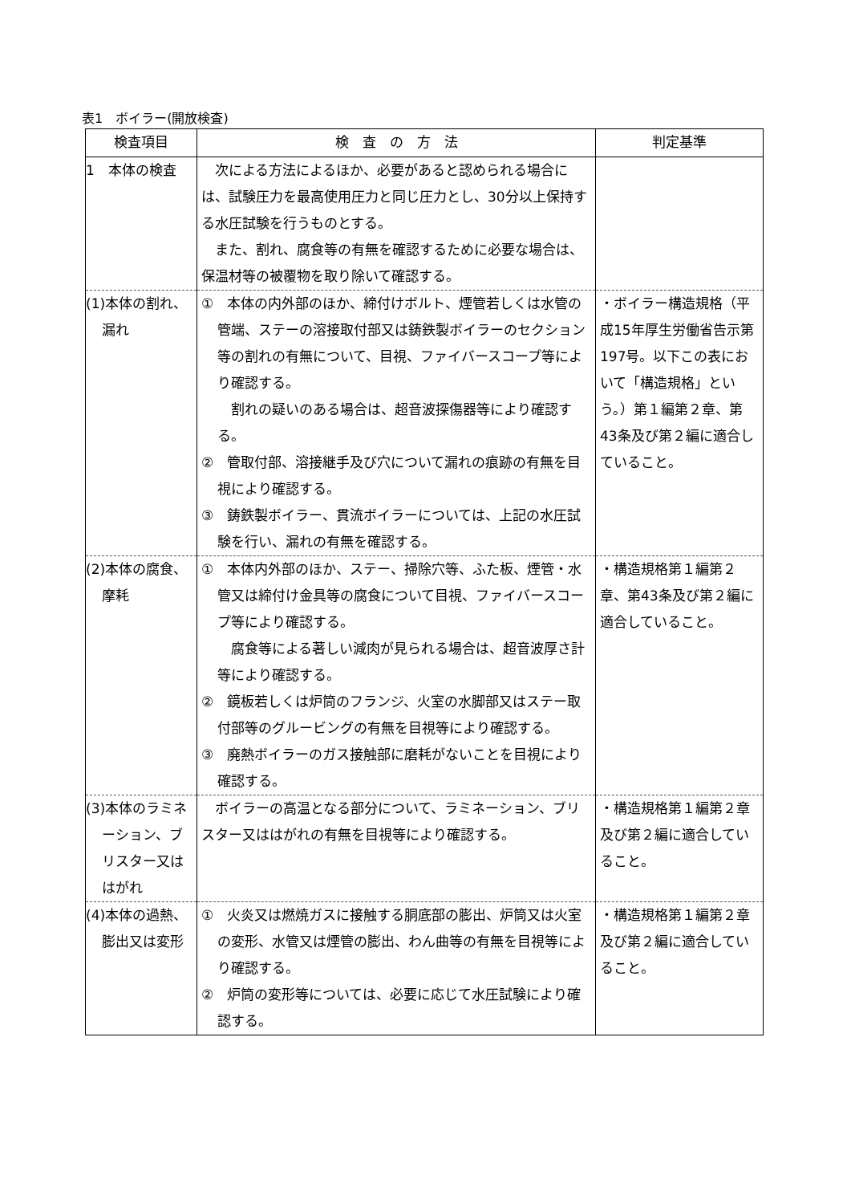表1　ボイラー(開放検査)
| 検査項目 | 検 査 の 方 法 | 判定基準 |
| --- | --- | --- |
| 1 本体の検査 | 次による方法によるほか、必要があると認められる場合には、試験圧力を最高使用圧力と同じ圧力とし、30分以上保持する水圧試験を行うものとする。 また、割れ、腐食等の有無を確認するために必要な場合は、保温材等の被覆物を取り除いて確認する。 | |
| (1)本体の割れ、漏れ | ① 本体の内外部のほか、締付けボルト、煙管若しくは水管の管端、ステーの溶接取付部又は鋳鉄製ボイラーのセクション等の割れの有無について、目視、ファイバースコープ等により確認する。 割れの疑いのある場合は、超音波探傷器等により確認する。 ② 管取付部、溶接継手及び穴について漏れの痕跡の有無を目視により確認する。 ③ 鋳鉄製ボイラー、貫流ボイラーについては、上記の水圧試験を行い、漏れの有無を確認する。 | ・ボイラー構造規格（平成15年厚生労働省告示第197号。以下この表において「構造規格」という。）第１編第２章、第43条及び第２編に適合していること。 |
| (2)本体の腐食、摩耗 | ① 本体内外部のほか、ステー、掃除穴等、ふた板、煙管・水管又は締付け金具等の腐食について目視、ファイバースコープ等により確認する。 腐食等による著しい減肉が見られる場合は、超音波厚さ計等により確認する。 ② 鏡板若しくは炉筒のフランジ、火室の水脚部又はステー取付部等のグルービングの有無を目視等により確認する。 ③ 廃熱ボイラーのガス接触部に磨耗がないことを目視により確認する。 | ・構造規格第１編第２章、第43条及び第２編に適合していること。 |
| (3)本体のラミネーション、ブリスター又ははがれ | ボイラーの高温となる部分について、ラミネーション、ブリスター又ははがれの有無を目視等により確認する。 | ・構造規格第１編第２章及び第２編に適合していること。 |
| (4)本体の過熱、膨出又は変形 | ① 火炎又は燃焼ガスに接触する胴底部の膨出、炉筒又は火室の変形、水管又は煙管の膨出、わん曲等の有無を目視等により確認する。 ② 炉筒の変形等については、必要に応じて水圧試験により確認する。 | ・構造規格第１編第２章及び第２編に適合していること。 |